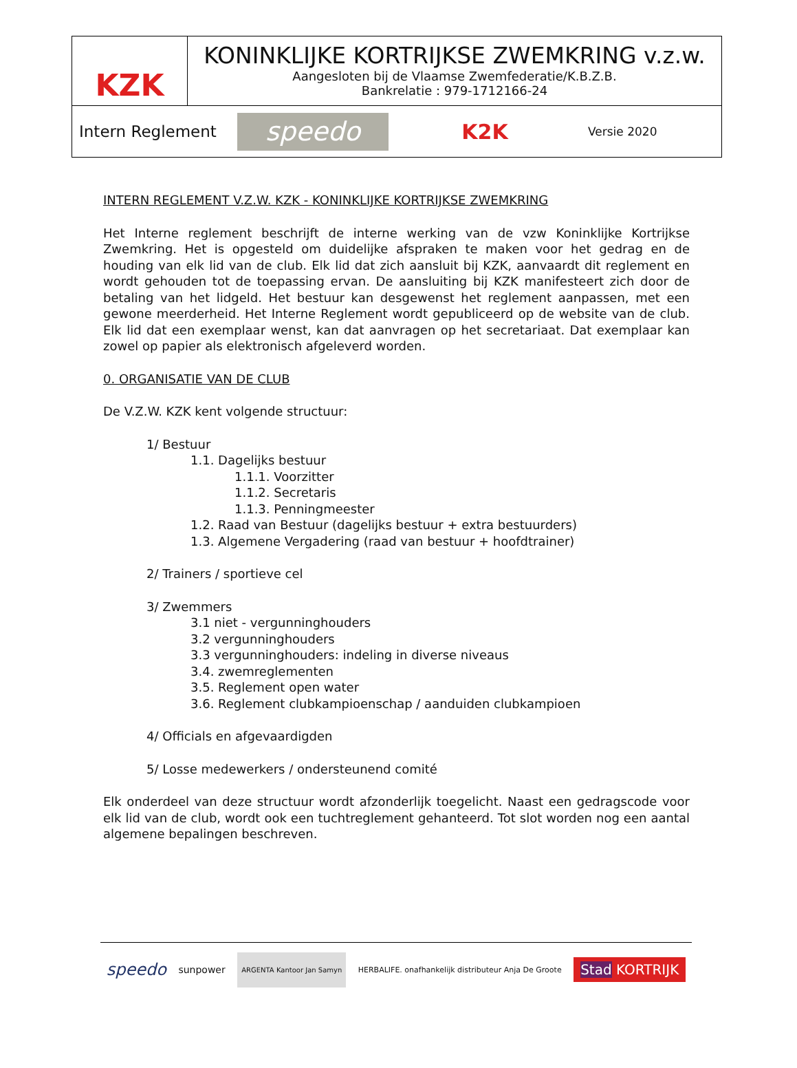KZK
KONINKLIJKE KORTRIJKSE ZWEMKRING v.z.w.
Aangesloten bij de Vlaamse Zwemfederatie/K.B.Z.B.
Bankrelatie : 979-1712166-24
Intern Reglement
speedo
K2K
Versie 2020
INTERN REGLEMENT V.Z.W. KZK - KONINKLIJKE KORTRIJKSE ZWEMKRING
Het Interne reglement beschrijft de interne werking van de vzw Koninklijke Kortrijkse Zwemkring. Het is opgesteld om duidelijke afspraken te maken voor het gedrag en de houding van elk lid van de club. Elk lid dat zich aansluit bij KZK, aanvaardt dit reglement en wordt gehouden tot de toepassing ervan. De aansluiting bij KZK manifesteert zich door de betaling van het lidgeld. Het bestuur kan desgewenst het reglement aanpassen, met een gewone meerderheid. Het Interne Reglement wordt gepubliceerd op de website van de club. Elk lid dat een exemplaar wenst, kan dat aanvragen op het secretariaat. Dat exemplaar kan zowel op papier als elektronisch afgeleverd worden.
0. ORGANISATIE VAN DE CLUB
De V.Z.W. KZK kent volgende structuur:
1/ Bestuur
1.1. Dagelijks bestuur
1.1.1. Voorzitter
1.1.2. Secretaris
1.1.3. Penningmeester
1.2. Raad van Bestuur (dagelijks bestuur + extra bestuurders)
1.3. Algemene Vergadering (raad van bestuur + hoofdtrainer)
2/ Trainers / sportieve cel
3/ Zwemmers
3.1 niet - vergunninghouders
3.2 vergunninghouders
3.3 vergunninghouders: indeling in diverse niveaus
3.4. zwemreglementen
3.5. Reglement open water
3.6. Reglement clubkampioenschap / aanduiden clubkampioen
4/ Officials en afgevaardigden
5/ Losse medewerkers / ondersteunend comité
Elk onderdeel van deze structuur wordt afzonderlijk toegelicht. Naast een gedragscode voor elk lid van de club, wordt ook een tuchtreglement gehanteerd. Tot slot worden nog een aantal algemene bepalingen beschreven.
speedo sunpower ARGENTA Kantoor Jan Samyn HERBALIFE. onafhankelijk distributeur Anja De Groote Stad KORTRIJK